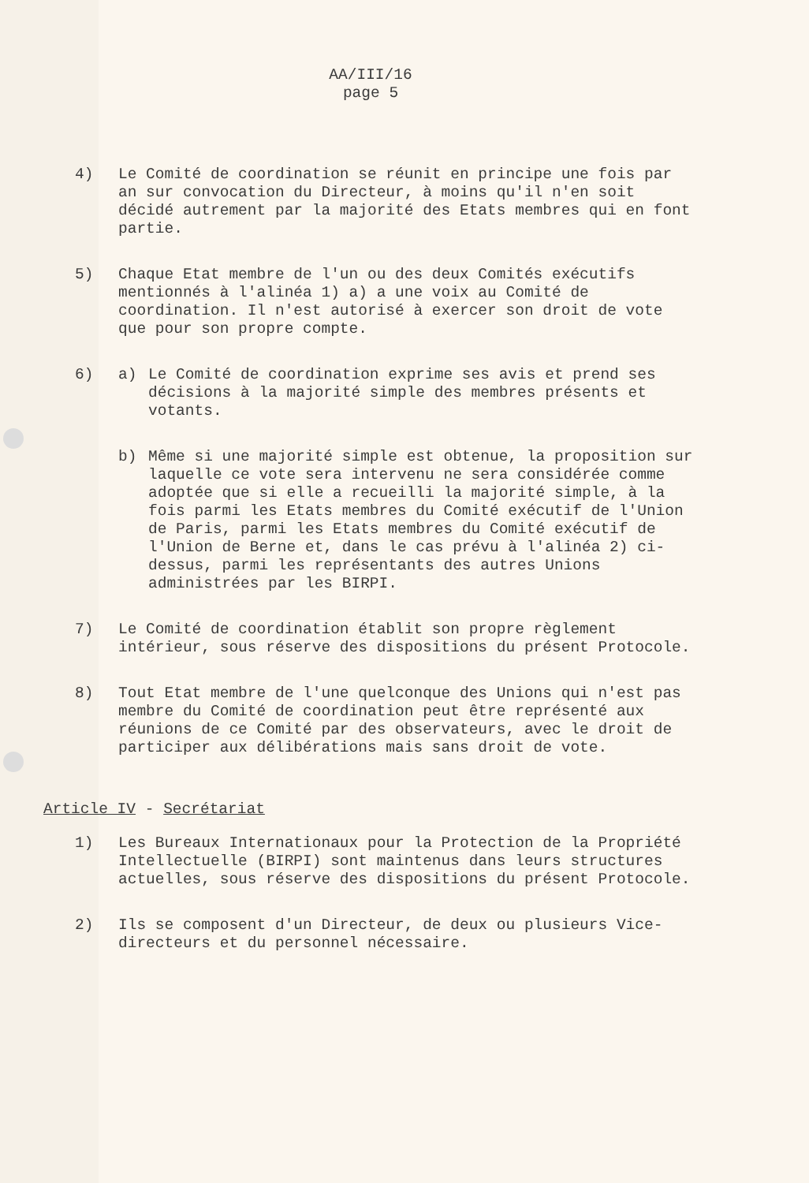AA/III/16
page 5
4) Le Comité de coordination se réunit en principe une fois par an sur convocation du Directeur, à moins qu'il n'en soit décidé autrement par la majorité des Etats membres qui en font partie.
5) Chaque Etat membre de l'un ou des deux Comités exécutifs mentionnés à l'alinéa 1) a) a une voix au Comité de coordination. Il n'est autorisé à exercer son droit de vote que pour son propre compte.
6) a) Le Comité de coordination exprime ses avis et prend ses décisions à la majorité simple des membres présents et votants.
b) Même si une majorité simple est obtenue, la proposition sur laquelle ce vote sera intervenu ne sera considérée comme adoptée que si elle a recueilli la majorité simple, à la fois parmi les Etats membres du Comité exécutif de l'Union de Paris, parmi les Etats membres du Comité exécutif de l'Union de Berne et, dans le cas prévu à l'alinéa 2) ci-dessus, parmi les représentants des autres Unions administrées par les BIRPI.
7) Le Comité de coordination établit son propre règlement intérieur, sous réserve des dispositions du présent Protocole.
8) Tout Etat membre de l'une quelconque des Unions qui n'est pas membre du Comité de coordination peut être représenté aux réunions de ce Comité par des observateurs, avec le droit de participer aux délibérations mais sans droit de vote.
Article IV - Secrétariat
1) Les Bureaux Internationaux pour la Protection de la Propriété Intellectuelle (BIRPI) sont maintenus dans leurs structures actuelles, sous réserve des dispositions du présent Protocole.
2) Ils se composent d'un Directeur, de deux ou plusieurs Vice-directeurs et du personnel nécessaire.